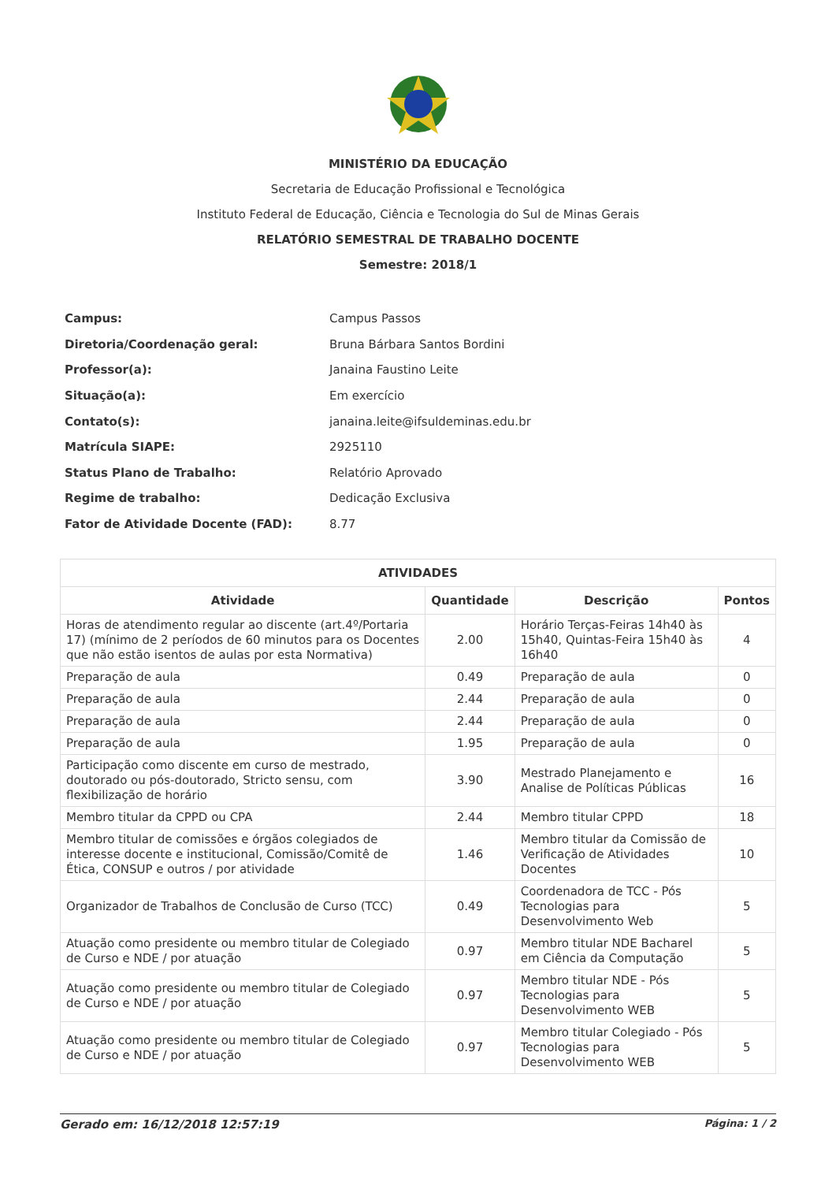MINISTÉRIO DA EDUCAÇÃO
Secretaria de Educação Profissional e Tecnológica
Instituto Federal de Educação, Ciência e Tecnologia do Sul de Minas Gerais
RELATÓRIO SEMESTRAL DE TRABALHO DOCENTE
Semestre: 2018/1
| Campus: | Campus Passos |
| Diretoria/Coordenação geral: | Bruna Bárbara Santos Bordini |
| Professor(a): | Janaina Faustino Leite |
| Situação(a): | Em exercício |
| Contato(s): | janaina.leite@ifsuldeminas.edu.br |
| Matrícula SIAPE: | 2925110 |
| Status Plano de Trabalho: | Relatório Aprovado |
| Regime de trabalho: | Dedicação Exclusiva |
| Fator de Atividade Docente (FAD): | 8.77 |
| ATIVIDADES | | | |
| --- | --- | --- | --- |
| Atividade | Quantidade | Descrição | Pontos |
| Horas de atendimento regular ao discente (art.4º/Portaria 17) (mínimo de 2 períodos de 60 minutos para os Docentes que não estão isentos de aulas por esta Normativa) | 2.00 | Horário Terças-Feiras 14h40 às 15h40, Quintas-Feira 15h40 às 16h40 | 4 |
| Preparação de aula | 0.49 | Preparação de aula | 0 |
| Preparação de aula | 2.44 | Preparação de aula | 0 |
| Preparação de aula | 2.44 | Preparação de aula | 0 |
| Preparação de aula | 1.95 | Preparação de aula | 0 |
| Participação como discente em curso de mestrado, doutorado ou pós-doutorado, Stricto sensu, com flexibilização de horário | 3.90 | Mestrado Planejamento e Analise de Políticas Públicas | 16 |
| Membro titular da CPPD ou CPA | 2.44 | Membro titular CPPD | 18 |
| Membro titular de comissões e órgãos colegiados de interesse docente e institucional, Comissão/Comitê de Ética, CONSUP e outros / por atividade | 1.46 | Membro titular da Comissão de Verificação de Atividades Docentes | 10 |
| Organizador de Trabalhos de Conclusão de Curso (TCC) | 0.49 | Coordenadora de TCC - Pós Tecnologias para Desenvolvimento Web | 5 |
| Atuação como presidente ou membro titular de Colegiado de Curso e NDE / por atuação | 0.97 | Membro titular NDE Bacharel em Ciência da Computação | 5 |
| Atuação como presidente ou membro titular de Colegiado de Curso e NDE / por atuação | 0.97 | Membro titular NDE - Pós Tecnologias para Desenvolvimento WEB | 5 |
| Atuação como presidente ou membro titular de Colegiado de Curso e NDE / por atuação | 0.97 | Membro titular Colegiado - Pós Tecnologias para Desenvolvimento WEB | 5 |
Gerado em: 16/12/2018 12:57:19 Página: 1 / 2